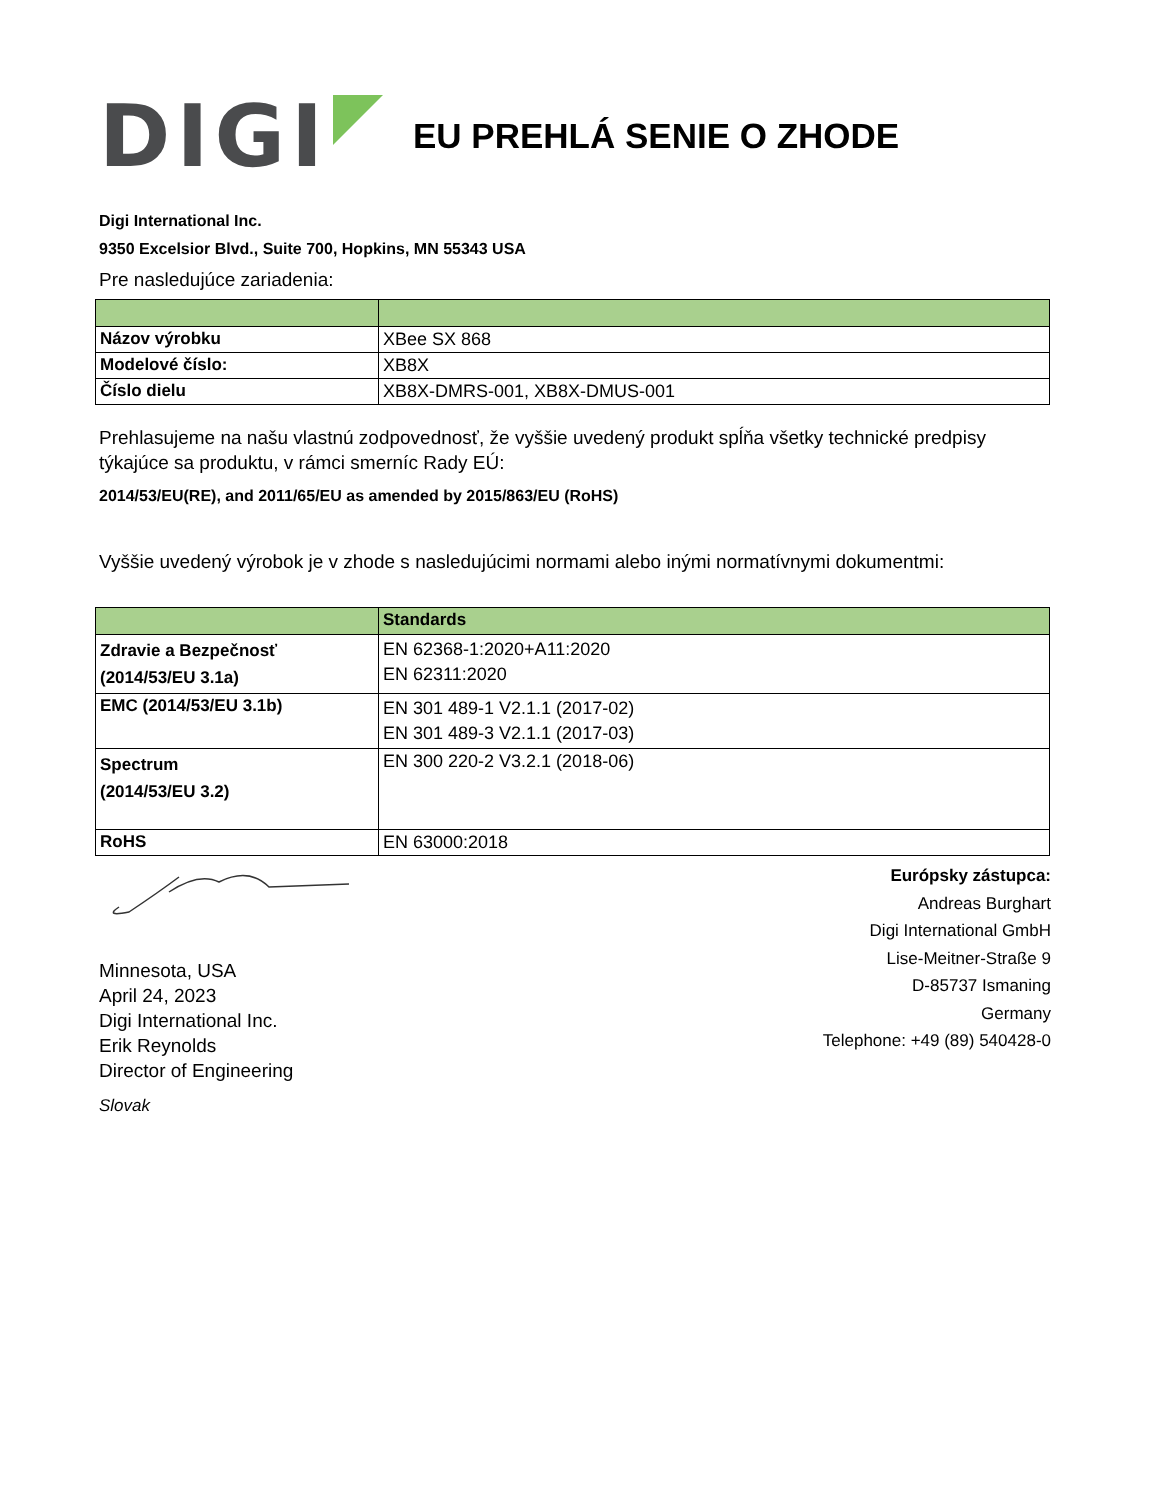DIGI
EU PREHLÁ SENIE O ZHODE
Digi International Inc.
9350 Excelsior Blvd., Suite 700, Hopkins, MN 55343 USA
Pre nasledujúce zariadenia:
| Názov výrobku | XBee SX 868 |
| Modelové číslo: | XB8X |
| Číslo dielu | XB8X-DMRS-001, XB8X-DMUS-001 |
Prehlasujeme na našu vlastnú zodpovednosť, že vyššie uvedený produkt spĺňa všetky technické predpisy týkajúce sa produktu, v rámci smerníc Rady EÚ:
2014/53/EU(RE), and 2011/65/EU as amended by 2015/863/EU (RoHS)
Vyššie uvedený výrobok je v zhode s nasledujúcimi normami alebo inými normatívnymi dokumentmi:
| | Standards |
| Zdravie a Bezpečnosť (2014/53/EU 3.1a) | EN 62368-1:2020+A11:2020 EN 62311:2020 |
| EMC (2014/53/EU 3.1b) | EN 301 489-1 V2.1.1 (2017-02) EN 301 489-3 V2.1.1 (2017-03) |
| Spectrum (2014/53/EU 3.2) | EN 300 220-2 V3.2.1 (2018-06) |
| RoHS | EN 63000:2018 |
Minnesota, USA
April 24, 2023
Digi International Inc.
Erik Reynolds
Director of Engineering
Slovak
Európsky zástupca:
Andreas Burghart
Digi International GmbH
Lise-Meitner-Straße 9
D-85737 Ismaning
Germany
Telephone: +49 (89) 540428-0